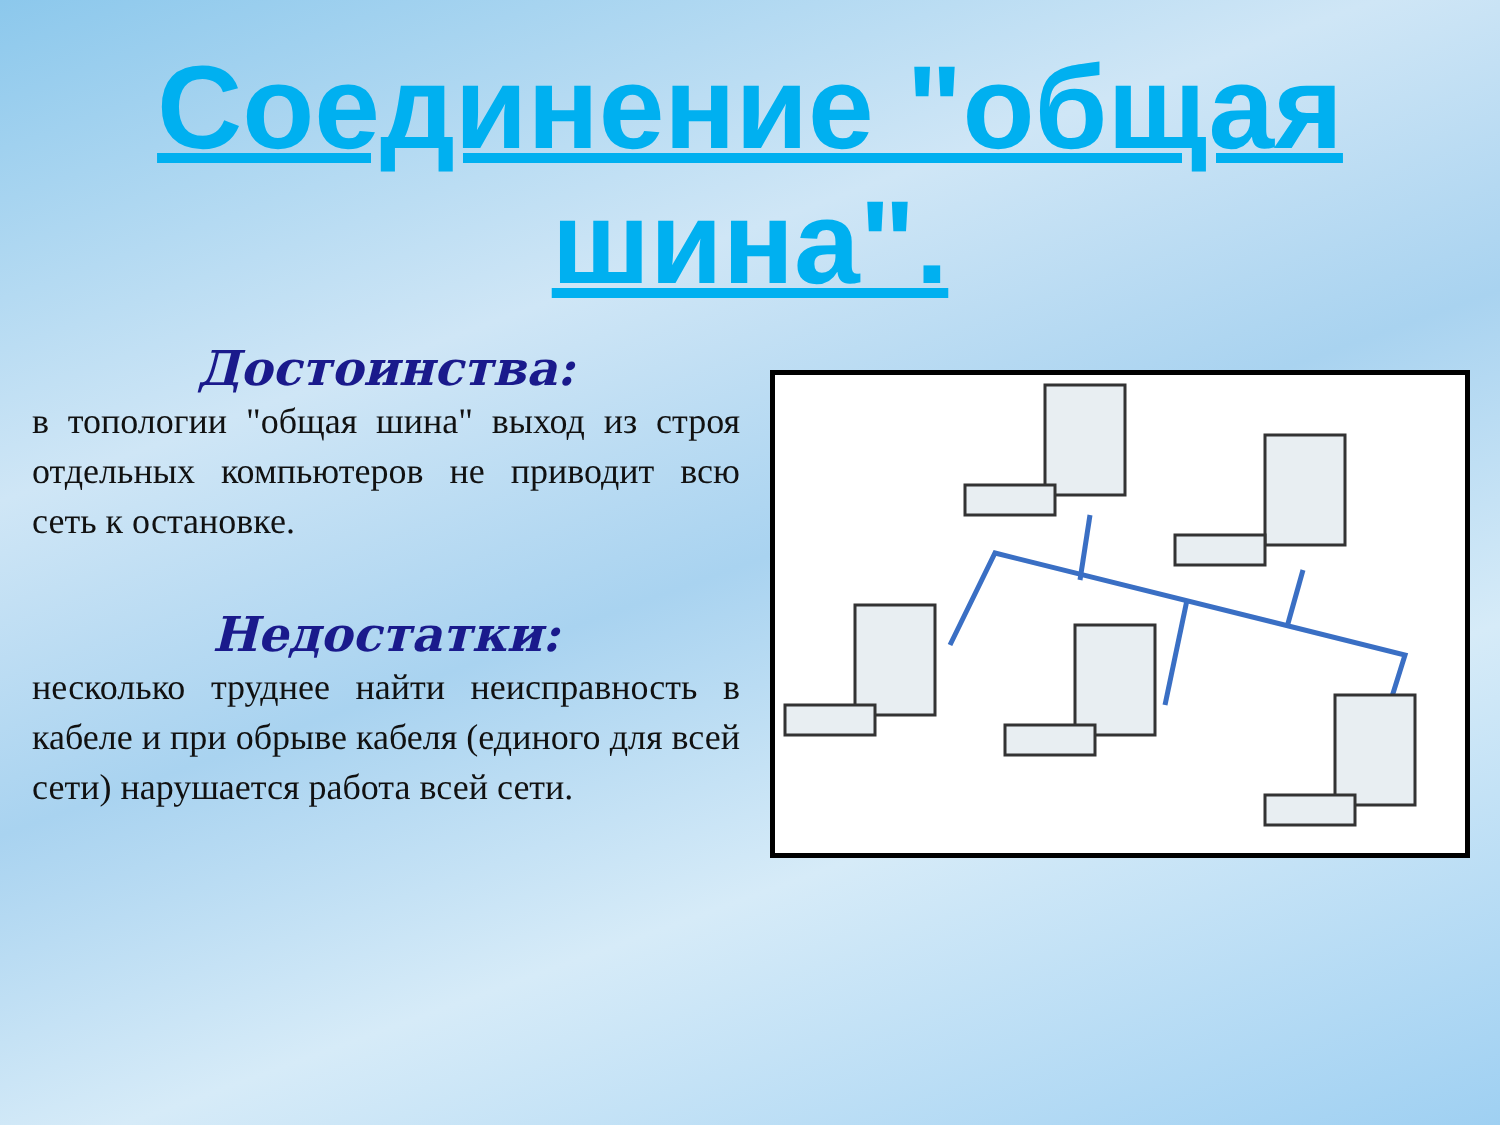Соединение "общая шина".
Достоинства:
в топологии "общая шина" выход из строя отдельных компьютеров не приводит всю сеть к остановке.
Недостатки:
несколько труднее найти неисправность в кабеле и при обрыве кабеля (единого для всей сети) нарушается работа всей сети.